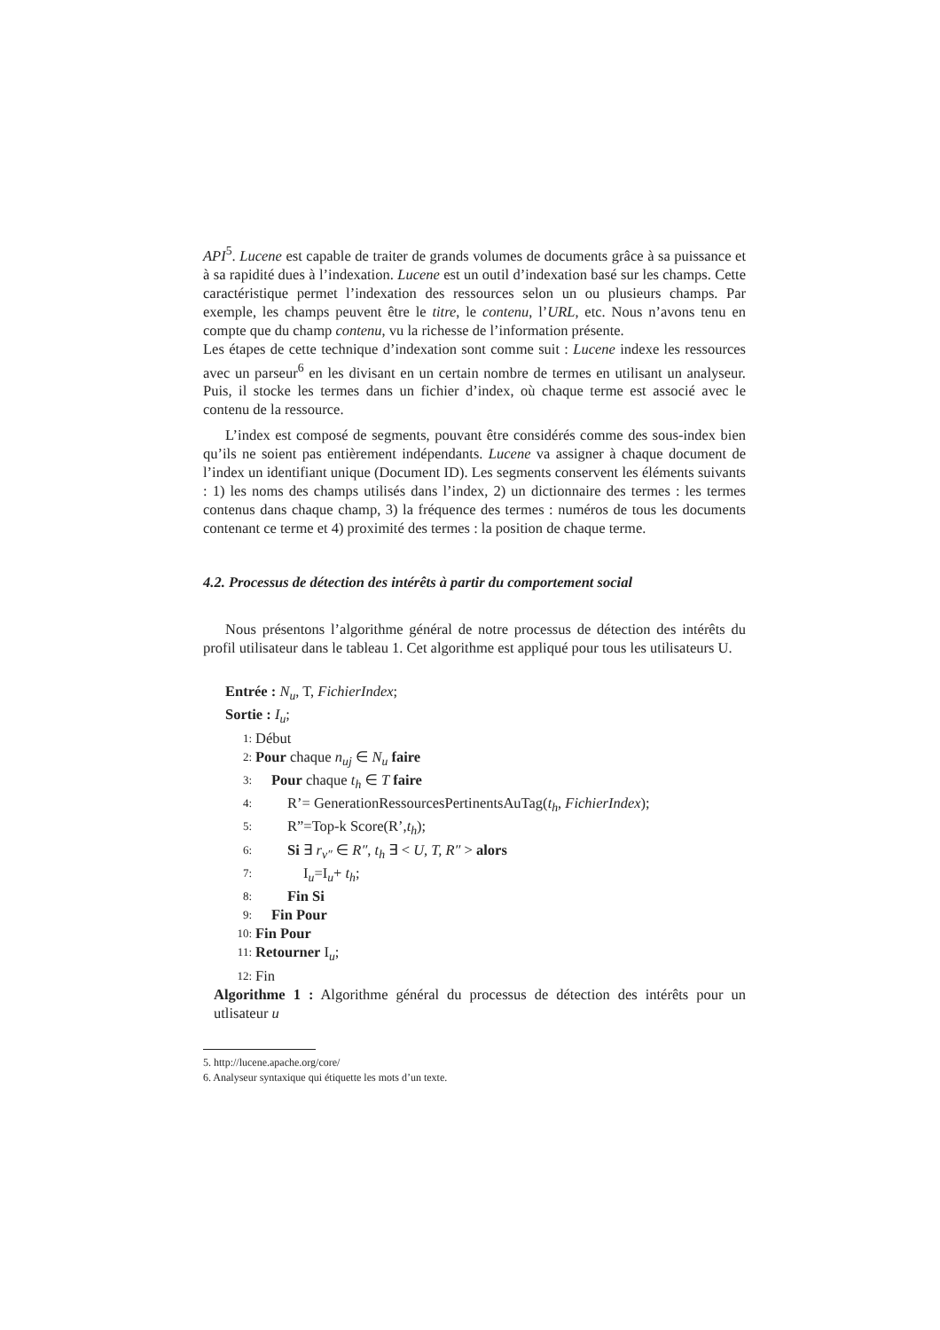API<sup>5</sup>. Lucene est capable de traiter de grands volumes de documents grâce à sa puissance et à sa rapidité dues à l’indexation. Lucene est un outil d’indexation basé sur les champs. Cette caractéristique permet l’indexation des ressources selon un ou plusieurs champs. Par exemple, les champs peuvent être le titre, le contenu, l’URL, etc. Nous n’avons tenu en compte que du champ contenu, vu la richesse de l’information présente.
Les étapes de cette technique d’indexation sont comme suit : Lucene indexe les ressources avec un parseur<sup>6</sup> en les divisant en un certain nombre de termes en utilisant un analyseur. Puis, il stocke les termes dans un fichier d’index, où chaque terme est associé avec le contenu de la ressource.
L’index est composé de segments, pouvant être considérés comme des sous-index bien qu’ils ne soient pas entièrement indépendants. Lucene va assigner à chaque document de l’index un identifiant unique (Document ID). Les segments conservent les éléments suivants : 1) les noms des champs utilisés dans l’index, 2) un dictionnaire des termes : les termes contenus dans chaque champ, 3) la fréquence des termes : numéros de tous les documents contenant ce terme et 4) proximité des termes : la position de chaque terme.
4.2. Processus de détection des intérêts à partir du comportement social
Nous présentons l’algorithme général de notre processus de détection des intérêts du profil utilisateur dans le tableau 1. Cet algorithme est appliqué pour tous les utilisateurs U.
Entrée : N<sub>u</sub>, T, FichierIndex;
Sortie : I<sub>u</sub>;
1: Début
2: Pour chaque n<sub>uj</sub> ∈ N<sub>u</sub> faire
3: Pour chaque t<sub>h</sub> ∈ T faire
4: R’= GenerationRessourcesPertinentsAuTag(t<sub>h</sub>, FichierIndex);
5: R”=Top-k Score(R’,t<sub>h</sub>);
6: Si ∃ r<sub>v″</sub> ∈ R″, t<sub>h</sub> ∃ < U, T, R″ > alors
7: I<sub>u</sub>=I<sub>u</sub>+ t<sub>h</sub>;
8: Fin Si
9: Fin Pour
10: Fin Pour
11: Retourner I<sub>u</sub>;
12: Fin
Algorithme 1 : Algorithme général du processus de détection des intérêts pour un utlisateur u
5. http://lucene.apache.org/core/
6. Analyseur syntaxique qui étiquette les mots d’un texte.